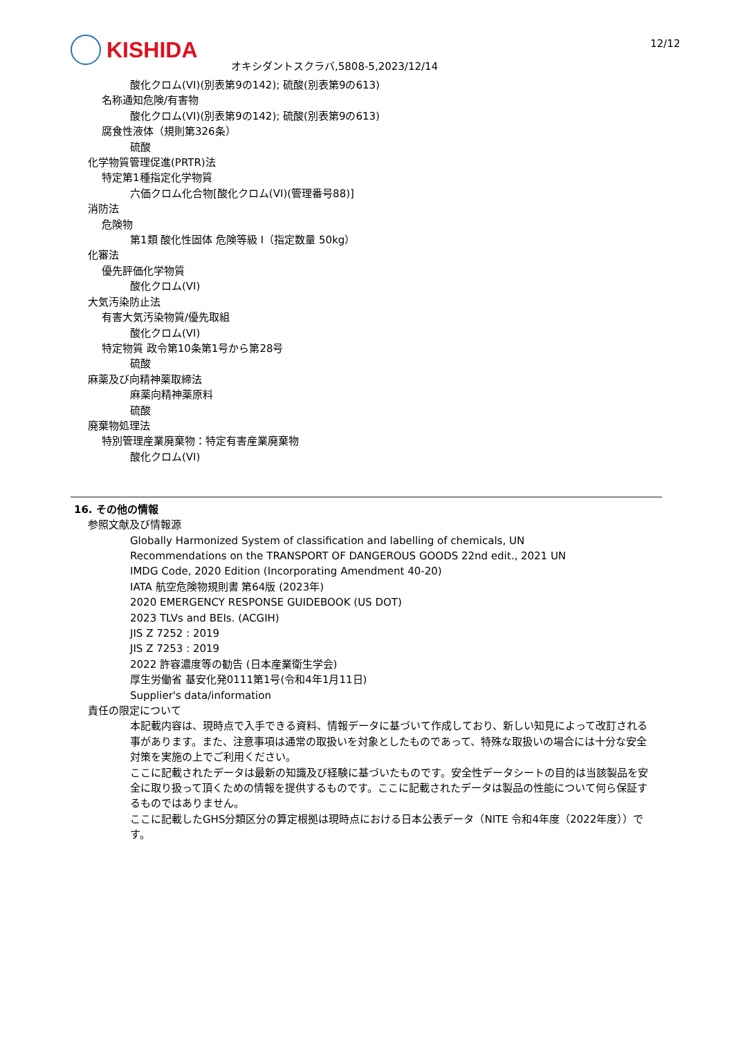KISHIDA
オキシダントスクラバ,5808-5,2023/12/14
12/12
酸化クロム(VI)(別表第9の142); 硫酸(別表第9の613)
名称通知危険/有害物
酸化クロム(VI)(別表第9の142); 硫酸(別表第9の613)
腐食性液体（規則第326条）
硫酸
化学物質管理促進(PRTR)法
特定第1種指定化学物質
六価クロム化合物[酸化クロム(VI)(管理番号88)]
消防法
危険物
第1類 酸化性固体 危険等級 I（指定数量 50kg）
化審法
優先評価化学物質
酸化クロム(VI)
大気汚染防止法
有害大気汚染物質/優先取組
酸化クロム(VI)
特定物質 政令第10条第1号から第28号
硫酸
麻薬及び向精神薬取締法
麻薬向精神薬原料
硫酸
廃棄物処理法
特別管理産業廃棄物：特定有害産業廃棄物
酸化クロム(VI)
16. その他の情報
参照文献及び情報源
Globally Harmonized System of classification and labelling of chemicals, UN
Recommendations on the TRANSPORT OF DANGEROUS GOODS 22nd edit., 2021 UN
IMDG Code, 2020 Edition (Incorporating Amendment 40-20)
IATA 航空危険物規則書 第64版 (2023年)
2020 EMERGENCY RESPONSE GUIDEBOOK (US DOT)
2023 TLVs and BEIs. (ACGIH)
JIS Z 7252 : 2019
JIS Z 7253 : 2019
2022 許容濃度等の勧告 (日本産業衛生学会)
厚生労働省 基安化発0111第1号(令和4年1月11日)
Supplier's data/information
責任の限定について
本記載内容は、現時点で入手できる資料、情報データに基づいて作成しており、新しい知見によって改訂される事があります。また、注意事項は通常の取扱いを対象としたものであって、特殊な取扱いの場合には十分な安全対策を実施の上でご利用ください。
ここに記載されたデータは最新の知識及び経験に基づいたものです。安全性データシートの目的は当該製品を安全に取り扱って頂くための情報を提供するものです。ここに記載されたデータは製品の性能について何ら保証するものではありません。
ここに記載したGHS分類区分の算定根拠は現時点における日本公表データ（NITE 令和4年度（2022年度））です。